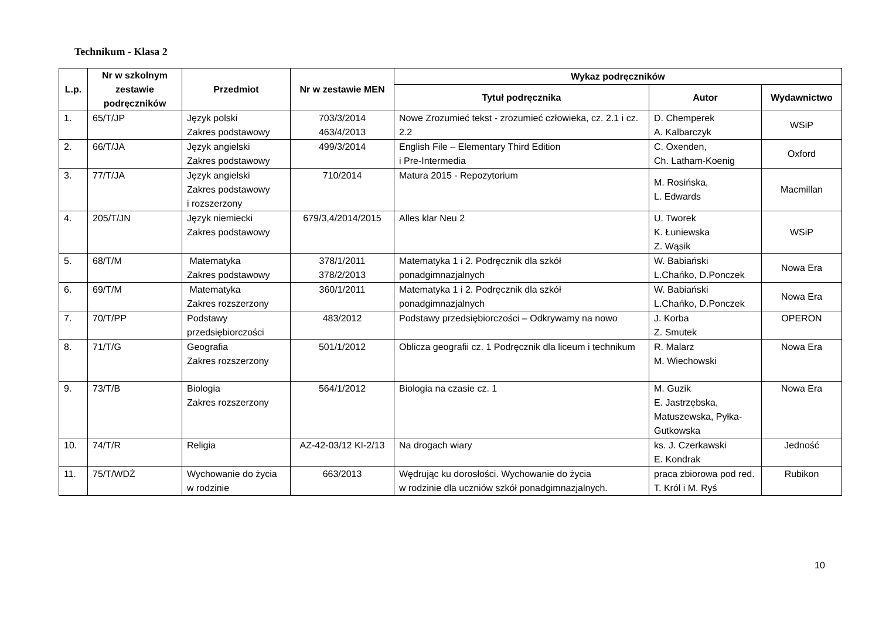Technikum - Klasa 2
| L.p. | Nr w szkolnym zestawie podręczników | Przedmiot | Nr w zestawie MEN | Wykaz podręczników | | |
| --- | --- | --- | --- | --- | --- | --- |
| | | | | Tytuł podręcznika | Autor | Wydawnictwo |
| 1. | 65/T/JP | Język polski Zakres podstawowy | 703/3/2014 463/4/2013 | Nowe Zrozumieć tekst - zrozumieć człowieka, cz. 2.1 i cz. 2.2 | D. Chemperek A. Kalbarczyk | WSiP |
| 2. | 66/T/JA | Język angielski Zakres podstawowy | 499/3/2014 | English File – Elementary Third Edition i Pre-Intermedia | C. Oxenden, Ch. Latham-Koenig | Oxford |
| 3. | 77/T/JA | Język angielski Zakres podstawowy i rozszerzony | 710/2014 | Matura 2015 - Repozytorium | M. Rosińska, L. Edwards | Macmillan |
| 4. | 205/T/JN | Język niemiecki Zakres podstawowy | 679/3,4/2014/2015 | Alles klar Neu 2 | U. Tworek K. Łuniewska Z. Wąsik | WSiP |
| 5. | 68/T/M | Matematyka Zakres podstawowy | 378/1/2011 378/2/2013 | Matematyka 1 i 2. Podręcznik dla szkół ponadgimnazjalnych | W. Babiański L.Chańko, D.Ponczek | Nowa Era |
| 6. | 69/T/M | Matematyka Zakres rozszerzony | 360/1/2011 | Matematyka 1 i 2. Podręcznik dla szkół ponadgimnazjalnych | W. Babiański L.Chańko, D.Ponczek | Nowa Era |
| 7. | 70/T/PP | Podstawy przedsiębiorczości | 483/2012 | Podstawy przedsiębiorczości – Odkrywamy na nowo | J. Korba Z. Smutek | OPERON |
| 8. | 71/T/G | Geografia Zakres rozszerzony | 501/1/2012 | Oblicza geografii cz. 1 Podręcznik dla liceum i technikum | R. Malarz M. Wiechowski | Nowa Era |
| 9. | 73/T/B | Biologia Zakres rozszerzony | 564/1/2012 | Biologia na czasie cz. 1 | M. Guzik E. Jastrzębska, Matuszewska, Pyłka-Gutkowska | Nowa Era |
| 10. | 74/T/R | Religia | AZ-42-03/12 KI-2/13 | Na drogach wiary | ks. J. Czerkawski E. Kondrak | Jedność |
| 11. | 75/T/WDŻ | Wychowanie do życia w rodzinie | 663/2013 | Wędrując ku dorosłości. Wychowanie do życia w rodzinie dla uczniów szkół ponadgimnazjalnych. | praca zbiorowa pod red. T. Król i M. Ryś | Rubikon |
10